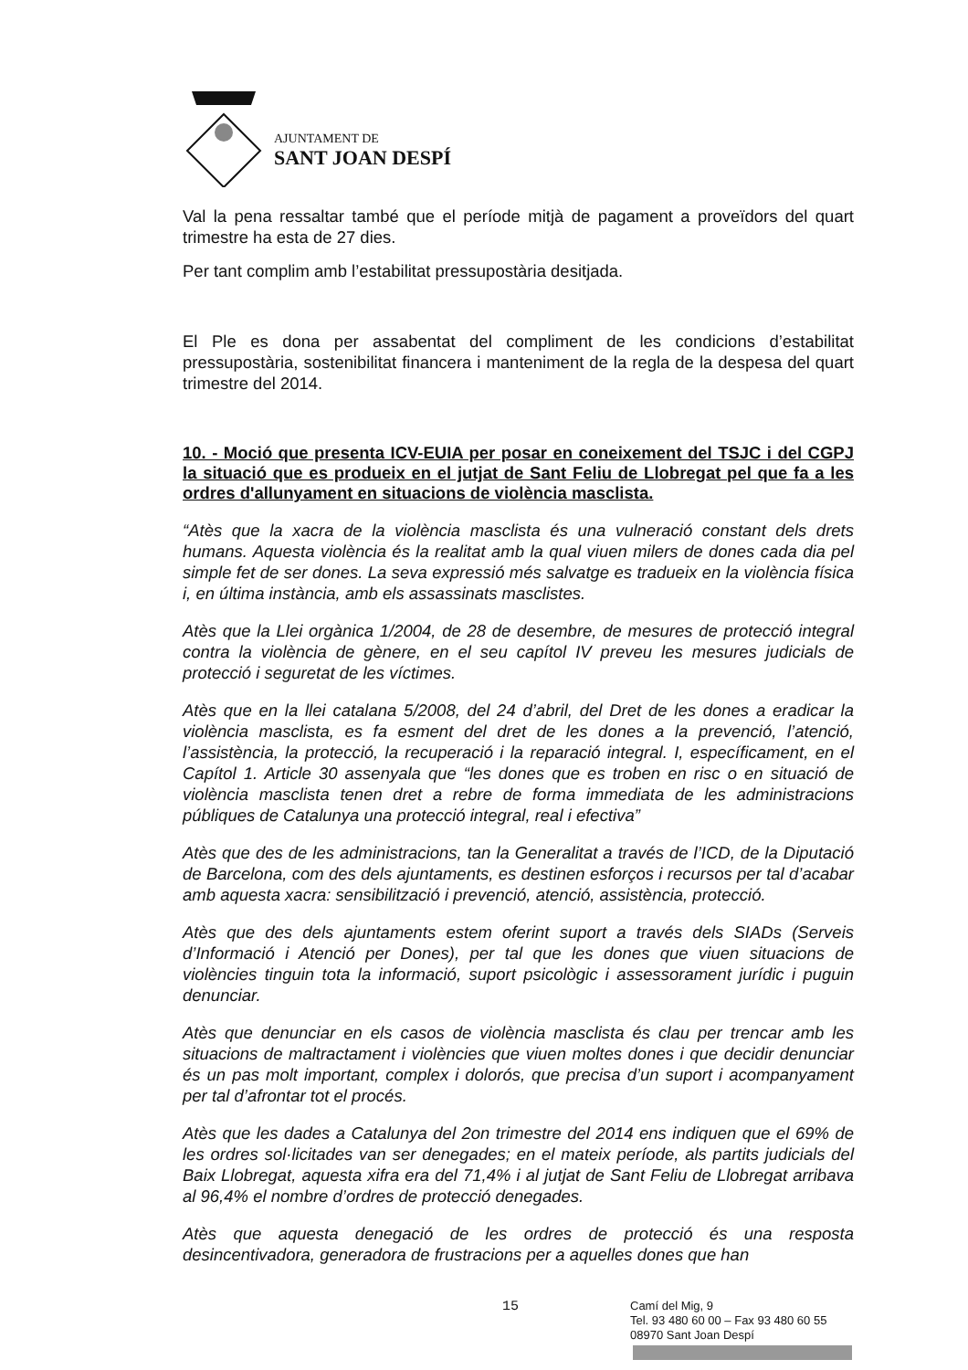AJUNTAMENT DE
SANT JOAN DESPÍ
Val la pena ressaltar també que el període mitjà de pagament a proveïdors del quart trimestre ha esta de 27 dies.
Per tant complim amb l’estabilitat pressupostària desitjada.
El Ple es dona per assabentat del compliment de les condicions d’estabilitat pressupostària, sostenibilitat financera i manteniment de la regla de la despesa del quart trimestre del 2014.
10. - Moció que presenta ICV-EUIA per posar en coneixement del TSJC i del CGPJ la situació que es produeix en el jutjat de Sant Feliu de Llobregat pel que fa a les ordres d'allunyament en situacions de violència masclista.
“Atès que la xacra de la violència masclista és una vulneració constant dels drets humans. Aquesta violència és la realitat amb la qual viuen milers de dones cada dia pel simple fet de ser dones. La seva expressió més salvatge es tradueix en la violència física i, en última instància, amb els assassinats masclistes.
Atès que la Llei orgànica 1/2004, de 28 de desembre, de mesures de protecció integral contra la violència de gènere, en el seu capítol IV preveu les mesures judicials de protecció i seguretat de les víctimes.
Atès que en la llei catalana 5/2008, del 24 d’abril, del Dret de les dones a eradicar la violència masclista, es fa esment del dret de les dones a la prevenció, l’atenció, l’assistència, la protecció, la recuperació i la reparació integral. I, específicament, en el Capítol 1. Article 30 assenyala que “les dones que es troben en risc o en situació de violència masclista tenen dret a rebre de forma immediata de les administracions públiques de Catalunya una protecció integral, real i efectiva”
Atès que des de les administracions, tan la Generalitat a través de l’ICD, de la Diputació de Barcelona, com des dels ajuntaments, es destinen esforços i recursos per tal d’acabar amb aquesta xacra: sensibilització i prevenció, atenció, assistència, protecció.
Atès que des dels ajuntaments estem oferint suport a través dels SIADs (Serveis d’Informació i Atenció per Dones), per tal que les dones que viuen situacions de violències tinguin tota la informació, suport psicològic i assessorament jurídic i puguin denunciar.
Atès que denunciar en els casos de violència masclista és clau per trencar amb les situacions de maltractament i violències que viuen moltes dones i que decidir denunciar és un pas molt important, complex i dolorós, que precisa d’un suport i acompanyament per tal d’afrontar tot el procés.
Atès que les dades a Catalunya del 2on trimestre del 2014 ens indiquen que el 69% de les ordres sol·licitades van ser denegades; en el mateix període, als partits judicials del Baix Llobregat, aquesta xifra era del 71,4% i al jutjat de Sant Feliu de Llobregat arribava al 96,4% el nombre d’ordres de protecció denegades.
Atès que aquesta denegació de les ordres de protecció és una resposta desincentivadora, generadora de frustracions per a aquelles dones que han
15
Camí del Mig, 9
Tel. 93 480 60 00 – Fax 93 480 60 55
08970 Sant Joan Despí